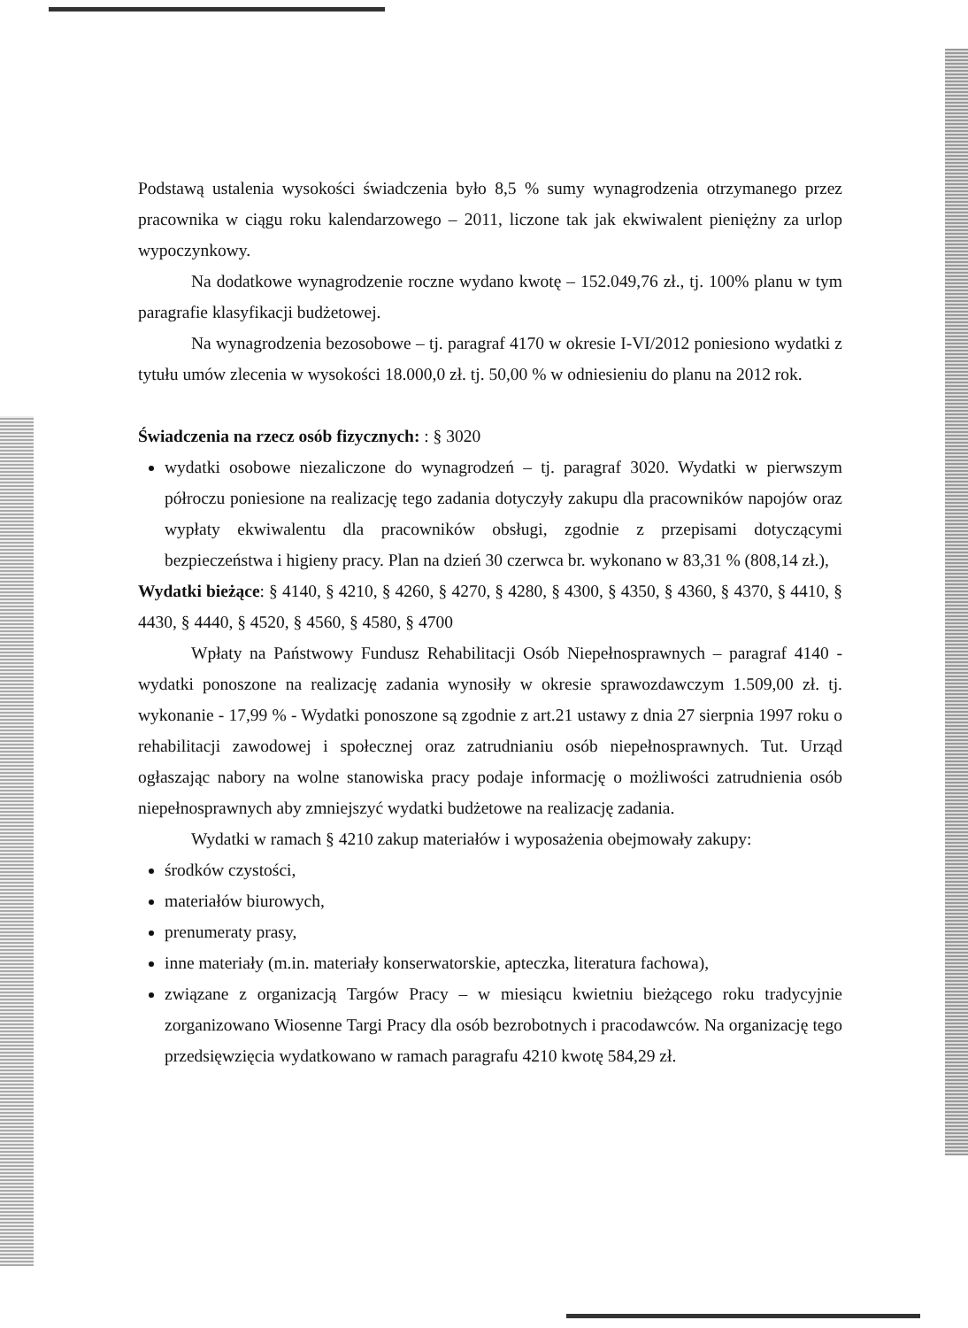Podstawą ustalenia wysokości świadczenia było 8,5 % sumy wynagrodzenia otrzymanego przez pracownika w ciągu roku kalendarzowego – 2011, liczone tak jak ekwiwalent pieniężny za urlop wypoczynkowy.
Na dodatkowe wynagrodzenie roczne wydano kwotę – 152.049,76 zł., tj. 100% planu w tym paragrafie klasyfikacji budżetowej.
Na wynagrodzenia bezosobowe – tj. paragraf 4170 w okresie I-VI/2012 poniesiono wydatki z tytułu umów zlecenia w wysokości 18.000,0 zł. tj. 50,00 % w odniesieniu do planu na 2012 rok.
Świadczenia na rzecz osób fizycznych: : § 3020
wydatki osobowe niezaliczone do wynagrodzeń – tj. paragraf 3020. Wydatki w pierwszym półroczu poniesione na realizację tego zadania dotyczyły zakupu dla pracowników napojów oraz wypłaty ekwiwalentu dla pracowników obsługi, zgodnie z przepisami dotyczącymi bezpieczeństwa i higieny pracy. Plan na dzień 30 czerwca br. wykonano w 83,31 % (808,14 zł.),
Wydatki bieżące: § 4140, § 4210, § 4260, § 4270, § 4280, § 4300, § 4350, § 4360, § 4370, § 4410, § 4430, § 4440, § 4520, § 4560, § 4580, § 4700
Wpłaty na Państwowy Fundusz Rehabilitacji Osób Niepełnosprawnych – paragraf 4140 - wydatki ponoszone na realizację zadania wynosiły w okresie sprawozdawczym 1.509,00 zł. tj. wykonanie - 17,99 % - Wydatki ponoszone są zgodnie z art.21 ustawy z dnia 27 sierpnia 1997 roku o rehabilitacji zawodowej i społecznej oraz zatrudnianiu osób niepełnosprawnych. Tut. Urząd ogłaszając nabory na wolne stanowiska pracy podaje informację o możliwości zatrudnienia osób niepełnosprawnych aby zmniejszyć wydatki budżetowe na realizację zadania.
Wydatki w ramach § 4210 zakup materiałów i wyposażenia obejmowały zakupy:
środków czystości,
materiałów biurowych,
prenumeraty prasy,
inne materiały (m.in. materiały konserwatorskie, apteczka, literatura fachowa),
związane z organizacją Targów Pracy – w miesiącu kwietniu bieżącego roku tradycyjnie zorganizowano Wiosenne Targi Pracy dla osób bezrobotnych i pracodawców. Na organizację tego przedsięwzięcia wydatkowano w ramach paragrafu 4210 kwotę 584,29 zł.